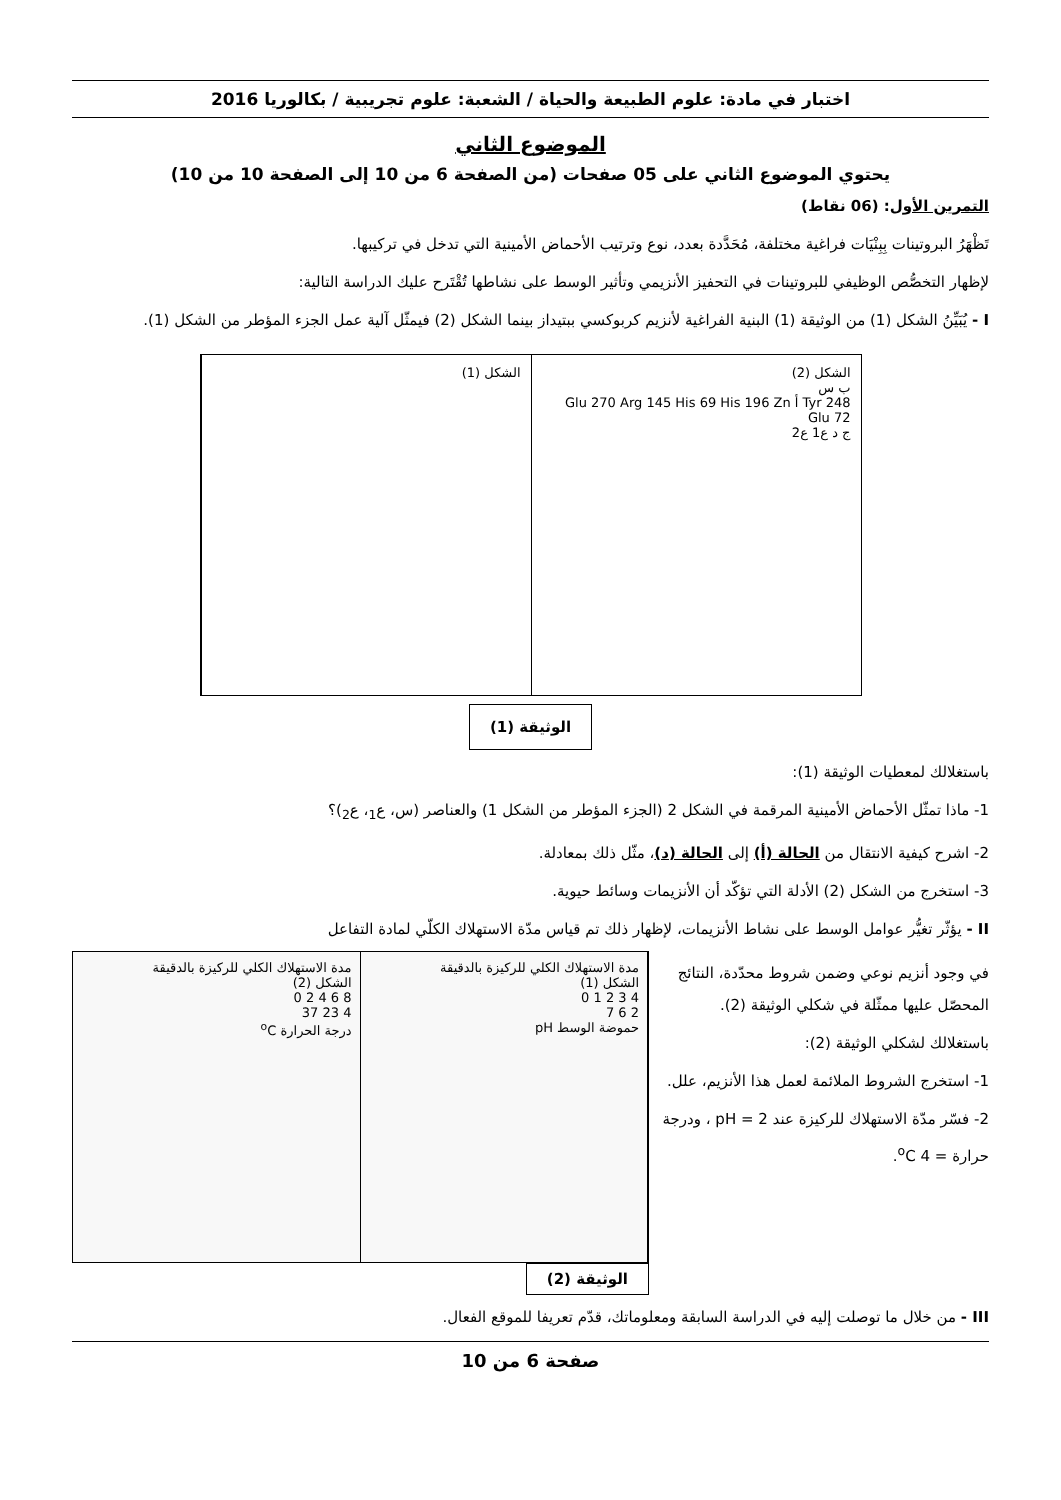اختبار في مادة: علوم الطبيعة والحياة / الشعبة: علوم تجريبية / بكالوريا 2016
الموضوع الثاني
يحتوي الموضوع الثاني على 05 صفحات (من الصفحة 6 من 10 إلى الصفحة 10 من 10)
التمرين الأول: (06 نقاط)
تَظْهَرُ البروتينات بِبِنْيَات فراغية مختلفة، مُحَدَّدة بعدد، نوع وترتيب الأحماض الأمينية التي تدخل في تركيبها.
لإظهار التخصُّص الوظيفي للبروتينات في التحفيز الأنزيمي وتأثير الوسط على نشاطها تُقْتَرح عليك الدراسة التالية:
I - يُبَيِّنُ الشكل (1) من الوثيقة (1) البنية الفراغية لأنزيم كربوكسي ببتيداز بينما الشكل (2) فيمثّل آلية عمل الجزء المؤطر من الشكل (1).
الشكل (2)
ب س
Tyr 248 أ Glu 270 Arg 145 His 69 His 196 Zn Glu 72
ج د ع1 ع2
الشكل (1)
الوثيقة (1)
باستغلالك لمعطيات الوثيقة (1):
1- ماذا تمثّل الأحماض الأمينية المرقمة في الشكل 2 (الجزء المؤطر من الشكل 1) والعناصر (س، ع<sub>1</sub>، ع<sub>2</sub>)؟
2- اشرح كيفية الانتقال من الحالة (أ) إلى الحالة (د)، مثّل ذلك بمعادلة.
3- استخرج من الشكل (2) الأدلة التي تؤكّد أن الأنزيمات وسائط حيوية.
II - يؤثّر تغيُّر عوامل الوسط على نشاط الأنزيمات، لإظهار ذلك تم قياس مدّة الاستهلاك الكلّي لمادة التفاعل
في وجود أنزيم نوعي وضمن شروط محدّدة، النتائج المحصّل عليها ممثّلة في شكلي الوثيقة (2).
باستغلالك لشكلي الوثيقة (2):
1- استخرج الشروط الملائمة لعمل هذا الأنزيم، علل.
2- فسّر مدّة الاستهلاك للركيزة عند pH = 2 ، ودرجة حرارة = 4 <sup>o</sup>C.
مدة الاستهلاك الكلي للركيزة بالدقيقة
الشكل (2)
8 6 4 2 0
4 23 37
درجة الحرارة <sup>o</sup>C
مدة الاستهلاك الكلي للركيزة بالدقيقة
الشكل (1)
4 3 2 1 0
2 6 7
حموضة الوسط pH
الوثيقة (2)
III - من خلال ما توصلت إليه في الدراسة السابقة ومعلوماتك، قدّم تعريفا للموقع الفعال.
صفحة 6 من 10